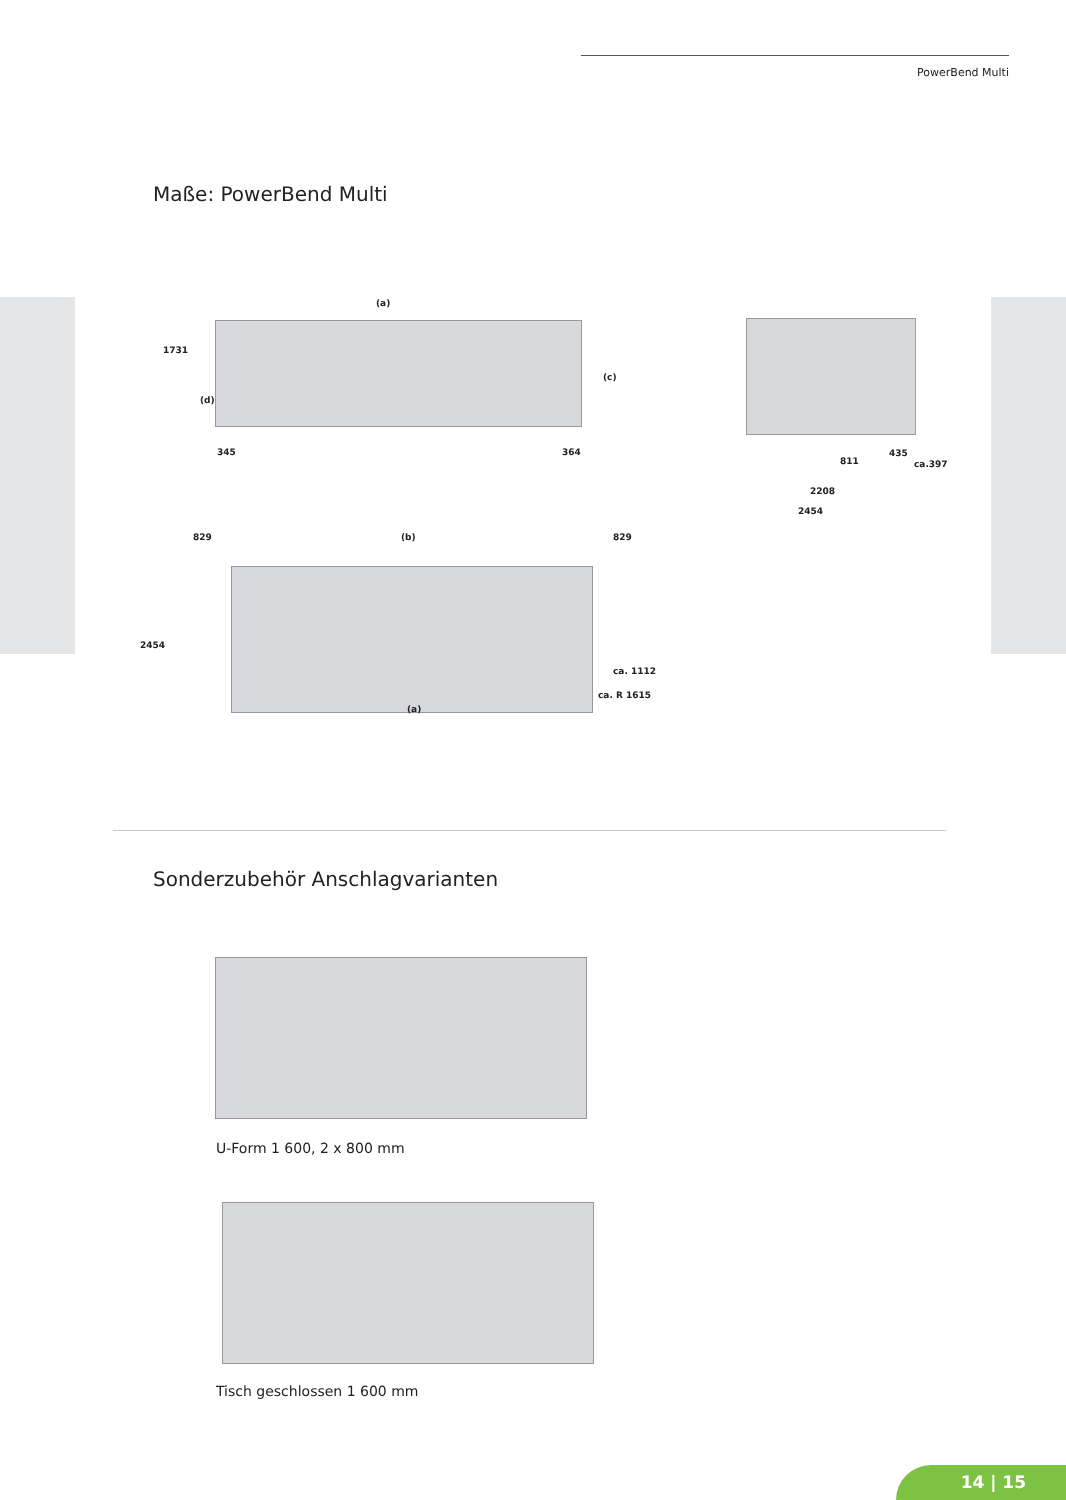PowerBend Multi
Maße: PowerBend Multi
(a)
1731
(d)
(c)
345 364 435
811 ca.397
2208
2454
829 (b) 829
2454
ca. 1112
ca. R 1615
(a)
Sonderzubehör Anschlagvarianten
U-Form 1 600, 2 x 800 mm
Tisch geschlossen 1 600 mm
14 | 15